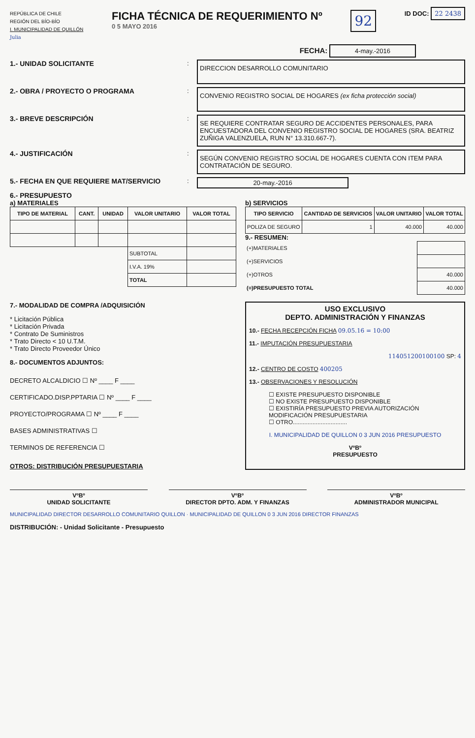REPÚBLICA DE CHILE
REGIÓN DEL BÍO-BÍO
I. MUNICIPALIDAD DE QUILLÓN
Julia
FICHA TÉCNICA DE REQUERIMIENTO Nº
0 5 MAYO 2016
92
ID DOC: 22 2438
FECHA: 4-may.-2016
1.- UNIDAD SOLICITANTE :
DIRECCION DESARROLLO COMUNITARIO
2.- OBRA / PROYECTO O PROGRAMA :
CONVENIO REGISTRO SOCIAL DE HOGARES (ex ficha protección social)
3.- BREVE DESCRIPCIÓN :
SE REQUIERE CONTRATAR SEGURO DE ACCIDENTES PERSONALES, PARA ENCUESTADORA DEL CONVENIO REGISTRO SOCIAL DE HOGARES (SRA. BEATRIZ ZUÑIGA VALENZUELA, RUN N° 13.310.667-7).
4.- JUSTIFICACIÓN :
SEGÚN CONVENIO REGISTRO SOCIAL DE HOGARES CUENTA CON ITEM PARA CONTRATACIÓN DE SEGURO.
5.- FECHA EN QUE REQUIERE MAT/SERVICIO : 20-may.-2016
6.- PRESUPUESTO
a) MATERIALES
| TIPO DE MATERIAL | CANT. | UNIDAD | VALOR UNITARIO | VALOR TOTAL |
| --- | --- | --- | --- | --- |
| | | | SUBTOTAL | |
| | | | I.V.A. 19% | |
| | | | TOTAL | |
b) SERVICIOS
| TIPO SERVICIO | CANTIDAD DE SERVICIOS | VALOR UNITARIO | VALOR TOTAL |
| --- | --- | --- | --- |
| POLIZA DE SEGURO | 1 | 40.000 | 40.000 |
9.- RESUMEN:
| (+)MATERIALES | |
| (+)SERVICIOS | |
| (+)OTROS | 40.000 |
| (=)PRESUPUESTO TOTAL | 40.000 |
7.- MODALIDAD DE COMPRA /ADQUISICIÓN
* Licitación Pública
* Licitación Privada
* Contrato De Suministros
* Trato Directo < 10 U.T.M.
* Trato Directo Proveedor Único
8.- DOCUMENTOS ADJUNTOS:
DECRETO ALCALDICIO ☐ Nº ____ F ____
CERTIFICADO.DISP.PPTARIA ☐ Nº ____ F ____
PROYECTO/PROGRAMA ☐ Nº ____ F ____
BASES ADMINISTRATIVAS ☐
TERMINOS DE REFERENCIA ☐
OTROS: DISTRIBUCIÓN PRESUPUESTARIA
USO EXCLUSIVO
DEPTO. ADMINISTRACIÓN Y FINANZAS
10.- FECHA RECEPCIÓN FICHA 09.05.16 = 10:00
11.- IMPUTACIÓN PRESUPUESTARIA
114051200100100 SP: 4
12.- CENTRO DE COSTO 400205
13.- OBSERVACIONES Y RESOLUCIÓN
☐ EXISTE PRESUPUESTO DISPONIBLE
☐ NO EXISTE PRESUPUESTO DISPONIBLE
☐ EXISTIRÍA PRESUPUESTO PREVIA AUTORIZACIÓN MODIFICACIÓN PRESUPUESTARIA
☐ OTRO.................................
I. MUNICIPALIDAD DE QUILLON 0 3 JUN 2016 PRESUPUESTO
VºBº
PRESUPUESTO
VºBº
UNIDAD SOLICITANTE
VºBº
DIRECTOR DPTO. ADM. Y FINANZAS
VºBº
ADMINISTRADOR MUNICIPAL
MUNICIPALIDAD DIRECTOR DESARROLLO COMUNITARIO QUILLON · MUNICIPALIDAD DE QUILLON 0 3 JUN 2016 DIRECTOR FINANZAS
DISTRIBUCIÓN: - Unidad Solicitante - Presupuesto